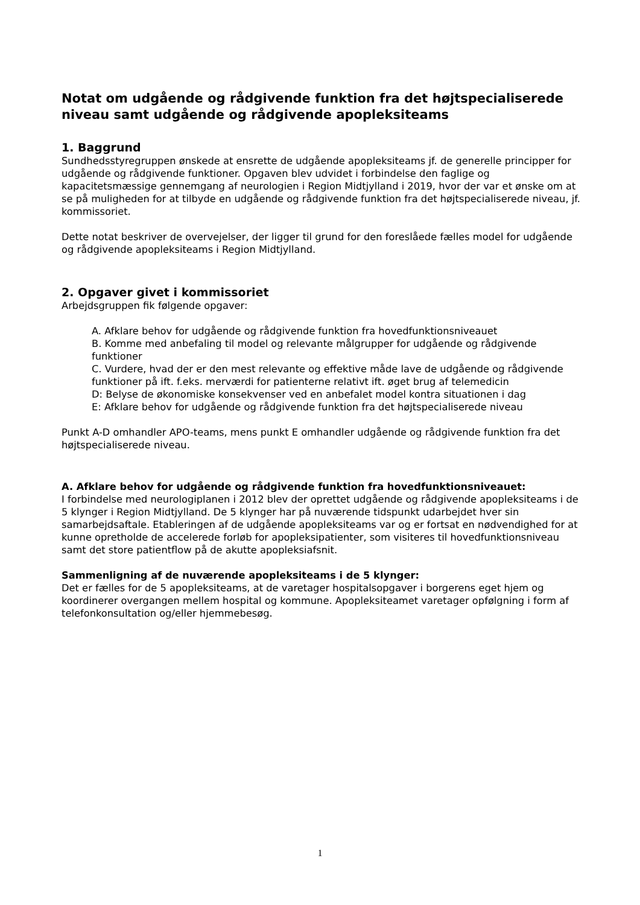Notat om udgående og rådgivende funktion fra det højtspecialiserede niveau samt udgående og rådgivende apopleksiteams
1. Baggrund
Sundhedsstyregruppen ønskede at ensrette de udgående apopleksiteams jf. de generelle principper for udgående og rådgivende funktioner. Opgaven blev udvidet i forbindelse den faglige og kapacitetsmæssige gennemgang af neurologien i Region Midtjylland i 2019, hvor der var et ønske om at se på muligheden for at tilbyde en udgående og rådgivende funktion fra det højtspecialiserede niveau, jf. kommissoriet.
Dette notat beskriver de overvejelser, der ligger til grund for den foreslåede fælles model for udgående og rådgivende apopleksiteams i Region Midtjylland.
2. Opgaver givet i kommissoriet
Arbejdsgruppen fik følgende opgaver:
A. Afklare behov for udgående og rådgivende funktion fra hovedfunktionsniveauet
B. Komme med anbefaling til model og relevante målgrupper for udgående og rådgivende funktioner
C. Vurdere, hvad der er den mest relevante og effektive måde lave de udgående og rådgivende funktioner på ift. f.eks. merværdi for patienterne relativt ift. øget brug af telemedicin
D: Belyse de økonomiske konsekvenser ved en anbefalet model kontra situationen i dag
E: Afklare behov for udgående og rådgivende funktion fra det højtspecialiserede niveau
Punkt A-D omhandler APO-teams, mens punkt E omhandler udgående og rådgivende funktion fra det højtspecialiserede niveau.
A. Afklare behov for udgående og rådgivende funktion fra hovedfunktionsniveauet:
I forbindelse med neurologiplanen i 2012 blev der oprettet udgående og rådgivende apopleksiteams i de 5 klynger i Region Midtjylland. De 5 klynger har på nuværende tidspunkt udarbejdet hver sin samarbejdsaftale. Etableringen af de udgående apopleksiteams var og er fortsat en nødvendighed for at kunne opretholde de accelerede forløb for apopleksipatienter, som visiteres til hovedfunktionsniveau samt det store patientflow på de akutte apopleksiafsnit.
Sammenligning af de nuværende apopleksiteams i de 5 klynger:
Det er fælles for de 5 apopleksiteams, at de varetager hospitalsopgaver i borgerens eget hjem og koordinerer overgangen mellem hospital og kommune. Apopleksiteamet varetager opfølgning i form af telefonkonsultation og/eller hjemmebesøg.
1